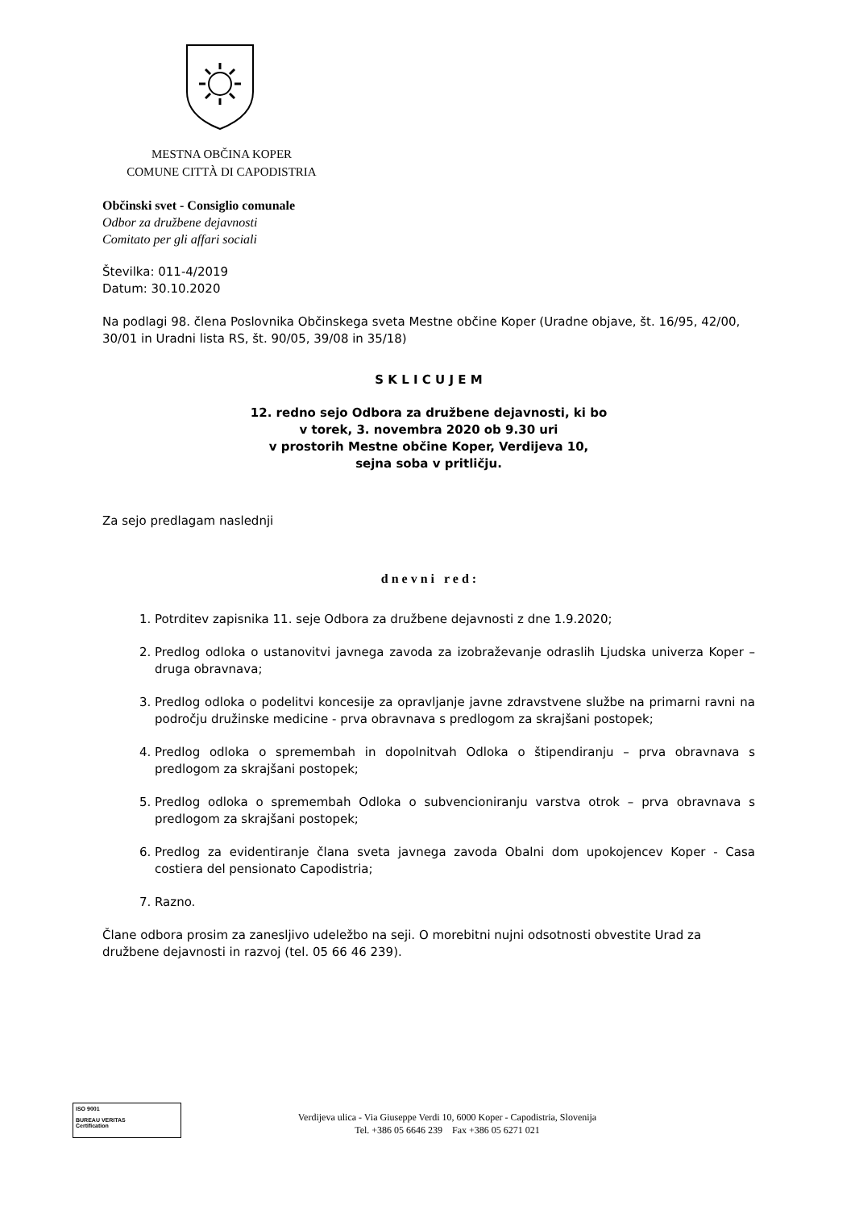MESTNA OBČINA KOPER
COMUNE CITTÀ DI CAPODISTRIA
Občinski svet - Consiglio comunale
Odbor za družbene dejavnosti
Comitato per gli affari sociali
Številka: 011-4/2019
Datum: 30.10.2020
Na podlagi 98. člena Poslovnika Občinskega sveta Mestne občine Koper (Uradne objave, št. 16/95, 42/00, 30/01 in Uradni lista RS, št. 90/05, 39/08 in 35/18)
S K L I C U J E M
12. redno sejo Odbora za družbene dejavnosti, ki bo
v torek, 3. novembra 2020 ob 9.30 uri
v prostorih Mestne občine Koper, Verdijeva 10,
sejna soba v pritličju.
Za sejo predlagam naslednji
d n e v n i r e d :
1. Potrditev zapisnika 11. seje Odbora za družbene dejavnosti z dne 1.9.2020;
2. Predlog odloka o ustanovitvi javnega zavoda za izobraževanje odraslih Ljudska univerza Koper – druga obravnava;
3. Predlog odloka o podelitvi koncesije za opravljanje javne zdravstvene službe na primarni ravni na področju družinske medicine - prva obravnava s predlogom za skrajšani postopek;
4. Predlog odloka o spremembah in dopolnitvah Odloka o štipendiranju – prva obravnava s predlogom za skrajšani postopek;
5. Predlog odloka o spremembah Odloka o subvencioniranju varstva otrok – prva obravnava s predlogom za skrajšani postopek;
6. Predlog za evidentiranje člana sveta javnega zavoda Obalni dom upokojencev Koper - Casa costiera del pensionato Capodistria;
7. Razno.
Člane odbora prosim za zanesljivo udeležbo na seji. O morebitni nujni odsotnosti obvestite Urad za družbene dejavnosti in razvoj (tel. 05 66 46 239).
ISO 9001
BUREAU VERITAS
Certification
Verdijeva ulica - Via Giuseppe Verdi 10, 6000 Koper - Capodistria, Slovenija
Tel. +386 05 6646 239 Fax +386 05 6271 021